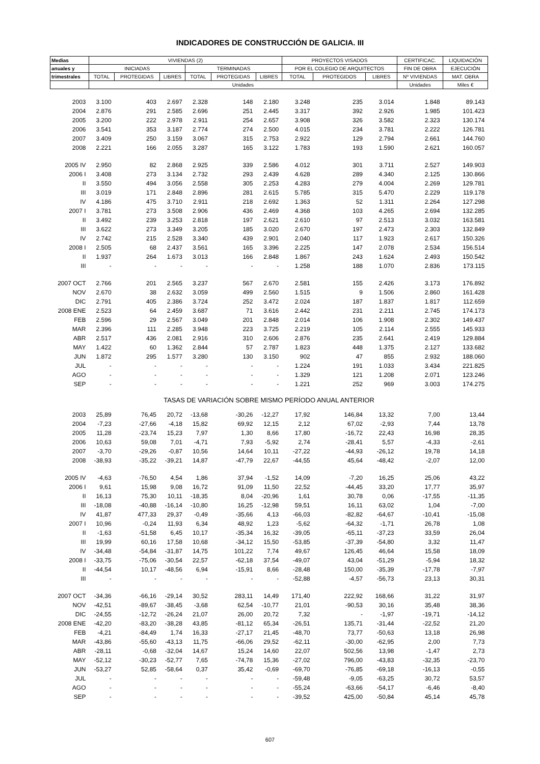INDICADORES DE CONSTRUCCIÓN DE GALICIA. III
| Medias | VIVIENDAS (2) | | | | | | PROYECTOS VISADOS | | | CERTIFICAC. | LIQUIDACIÓN |
| --- | --- | --- | --- | --- | --- | --- | --- | --- | --- | --- | --- |
| anuales y | INICIADAS | | | TERMINADAS | | | POR EL COLEGIO DE ARQUITECTOS | | | FIN DE OBRA | EJECUCIÓN |
| trimestrales | TOTAL | PROTEGIDAS | LIBRES | TOTAL | PROTEGIDAS | LIBRES | TOTAL | PROTEGIDOS | LIBRES | Nº VIVIENDAS | MAT. OBRA |
| | Unidades | | | | | | | | | Unidades | Miles € |
| 2003 | 3.100 | 403 | 2.697 | 2.328 | 148 | 2.180 | 3.248 | 235 | 3.014 | 1.848 | 89.143 |
| 2004 | 2.876 | 291 | 2.585 | 2.696 | 251 | 2.445 | 3.317 | 392 | 2.926 | 1.985 | 101.423 |
| 2005 | 3.200 | 222 | 2.978 | 2.911 | 254 | 2.657 | 3.908 | 326 | 3.582 | 2.323 | 130.174 |
| 2006 | 3.541 | 353 | 3.187 | 2.774 | 274 | 2.500 | 4.015 | 234 | 3.781 | 2.222 | 126.781 |
| 2007 | 3.409 | 250 | 3.159 | 3.067 | 315 | 2.753 | 2.922 | 129 | 2.794 | 2.661 | 144.760 |
| 2008 | 2.221 | 166 | 2.055 | 3.287 | 165 | 3.122 | 1.783 | 193 | 1.590 | 2.621 | 160.057 |
| 2005 IV | 2.950 | 82 | 2.868 | 2.925 | 339 | 2.586 | 4.012 | 301 | 3.711 | 2.527 | 149.903 |
| 2006 I | 3.408 | 273 | 3.134 | 2.732 | 293 | 2.439 | 4.628 | 289 | 4.340 | 2.125 | 130.866 |
| II | 3.550 | 494 | 3.056 | 2.558 | 305 | 2.253 | 4.283 | 279 | 4.004 | 2.269 | 129.781 |
| III | 3.019 | 171 | 2.848 | 2.896 | 281 | 2.615 | 5.785 | 315 | 5.470 | 2.229 | 119.178 |
| IV | 4.186 | 475 | 3.710 | 2.911 | 218 | 2.692 | 1.363 | 52 | 1.311 | 2.264 | 127.298 |
| 2007 I | 3.781 | 273 | 3.508 | 2.906 | 436 | 2.469 | 4.368 | 103 | 4.265 | 2.694 | 132.285 |
| II | 3.492 | 239 | 3.253 | 2.818 | 197 | 2.621 | 2.610 | 97 | 2.513 | 3.032 | 163.581 |
| III | 3.622 | 273 | 3.349 | 3.205 | 185 | 3.020 | 2.670 | 197 | 2.473 | 2.303 | 132.849 |
| IV | 2.742 | 215 | 2.528 | 3.340 | 439 | 2.901 | 2.040 | 117 | 1.923 | 2.617 | 150.326 |
| 2008 I | 2.505 | 68 | 2.437 | 3.561 | 165 | 3.396 | 2.225 | 147 | 2.078 | 2.534 | 156.514 |
| II | 1.937 | 264 | 1.673 | 3.013 | 166 | 2.848 | 1.867 | 243 | 1.624 | 2.493 | 150.542 |
| III | - | - | - | - | - | - | 1.258 | 188 | 1.070 | 2.836 | 173.115 |
| 2007 OCT | 2.766 | 201 | 2.565 | 3.237 | 567 | 2.670 | 2.581 | 155 | 2.426 | 3.173 | 176.892 |
| NOV | 2.670 | 38 | 2.632 | 3.059 | 499 | 2.560 | 1.515 | 9 | 1.506 | 2.860 | 161.428 |
| DIC | 2.791 | 405 | 2.386 | 3.724 | 252 | 3.472 | 2.024 | 187 | 1.837 | 1.817 | 112.659 |
| 2008 ENE | 2.523 | 64 | 2.459 | 3.687 | 71 | 3.616 | 2.442 | 231 | 2.211 | 2.745 | 174.173 |
| FEB | 2.596 | 29 | 2.567 | 3.049 | 201 | 2.848 | 2.014 | 106 | 1.908 | 2.302 | 149.437 |
| MAR | 2.396 | 111 | 2.285 | 3.948 | 223 | 3.725 | 2.219 | 105 | 2.114 | 2.555 | 145.933 |
| ABR | 2.517 | 436 | 2.081 | 2.916 | 310 | 2.606 | 2.876 | 235 | 2.641 | 2.419 | 129.884 |
| MAY | 1.422 | 60 | 1.362 | 2.844 | 57 | 2.787 | 1.823 | 448 | 1.375 | 2.127 | 133.682 |
| JUN | 1.872 | 295 | 1.577 | 3.280 | 130 | 3.150 | 902 | 47 | 855 | 2.932 | 188.060 |
| JUL | - | - | - | - | - | - | 1.224 | 191 | 1.033 | 3.434 | 221.825 |
| AGO | - | - | - | - | - | - | 1.329 | 121 | 1.208 | 2.071 | 123.246 |
| SEP | - | - | - | - | - | - | 1.221 | 252 | 969 | 3.003 | 174.275 |
| TASAS DE VARIACIÓN SOBRE MISMO PERÍODO ANUAL ANTERIOR | | | | | | | | | | | |
| 2003 | 25,89 | 76,45 | 20,72 | -13,68 | -30,26 | -12,27 | 17,92 | 146,84 | 13,32 | 7,00 | 13,44 |
| 2004 | -7,23 | -27,66 | -4,18 | 15,82 | 69,92 | 12,15 | 2,12 | 67,02 | -2,93 | 7,44 | 13,78 |
| 2005 | 11,28 | -23,74 | 15,23 | 7,97 | 1,30 | 8,66 | 17,80 | -16,72 | 22,43 | 16,98 | 28,35 |
| 2006 | 10,63 | 59,08 | 7,01 | -4,71 | 7,93 | -5,92 | 2,74 | -28,41 | 5,57 | -4,33 | -2,61 |
| 2007 | -3,70 | -29,26 | -0,87 | 10,56 | 14,64 | 10,11 | -27,22 | -44,93 | -26,12 | 19,78 | 14,18 |
| 2008 | -38,93 | -35,22 | -39,21 | 14,87 | -47,79 | 22,67 | -44,55 | 45,64 | -48,42 | -2,07 | 12,00 |
| 2005 IV | -4,63 | -76,50 | 4,54 | 1,86 | 37,94 | -1,52 | 14,09 | -7,20 | 16,25 | 25,06 | 43,22 |
| 2006 I | 9,61 | 15,98 | 9,08 | 16,72 | 91,09 | 11,50 | 22,52 | -44,45 | 33,20 | 17,77 | 35,97 |
| II | 16,13 | 75,30 | 10,11 | -18,35 | 8,04 | -20,96 | 1,61 | 30,78 | 0,06 | -17,55 | -11,35 |
| III | -18,08 | -40,88 | -16,14 | -10,80 | 16,25 | -12,98 | 59,51 | 16,11 | 63,02 | 1,04 | -7,00 |
| IV | 41,87 | 477,33 | 29,37 | -0,49 | -35,66 | 4,13 | -66,03 | -82,82 | -64,67 | -10,41 | -15,08 |
| 2007 I | 10,96 | -0,24 | 11,93 | 6,34 | 48,92 | 1,23 | -5,62 | -64,32 | -1,71 | 26,78 | 1,08 |
| II | -1,63 | -51,58 | 6,45 | 10,17 | -35,34 | 16,32 | -39,05 | -65,11 | -37,23 | 33,59 | 26,04 |
| III | 19,99 | 60,16 | 17,58 | 10,68 | -34,12 | 15,50 | -53,85 | -37,39 | -54,80 | 3,32 | 11,47 |
| IV | -34,48 | -54,84 | -31,87 | 14,75 | 101,22 | 7,74 | 49,67 | 126,45 | 46,64 | 15,58 | 18,09 |
| 2008 I | -33,75 | -75,06 | -30,54 | 22,57 | -62,18 | 37,54 | -49,07 | 43,04 | -51,29 | -5,94 | 18,32 |
| II | -44,54 | 10,17 | -48,56 | 6,94 | -15,91 | 8,66 | -28,48 | 150,00 | -35,39 | -17,78 | -7,97 |
| III | - | - | - | - | - | - | -52,88 | -4,57 | -56,73 | 23,13 | 30,31 |
| 2007 OCT | -34,36 | -66,16 | -29,14 | 30,52 | 283,11 | 14,49 | 171,40 | 222,92 | 168,66 | 31,22 | 31,97 |
| NOV | -42,51 | -89,67 | -38,45 | -3,68 | 62,54 | -10,77 | 21,01 | -90,53 | 30,16 | 35,48 | 38,36 |
| DIC | -24,55 | -12,72 | -26,24 | 21,07 | 26,00 | 20,72 | 7,32 | - | -1,97 | -19,71 | -14,12 |
| 2008 ENE | -42,20 | -83,20 | -38,28 | 43,85 | -81,12 | 65,34 | -26,51 | 135,71 | -31,44 | -22,52 | 21,20 |
| FEB | -4,21 | -84,49 | 1,74 | 16,33 | -27,17 | 21,45 | -48,70 | 73,77 | -50,63 | 13,18 | 26,98 |
| MAR | -43,86 | -55,60 | -43,13 | 11,75 | -66,06 | 29,52 | -62,11 | -30,00 | -62,95 | 2,00 | 7,73 |
| ABR | -28,11 | -0,68 | -32,04 | 14,67 | 15,24 | 14,60 | 22,07 | 502,56 | 13,98 | -1,47 | 2,73 |
| MAY | -52,12 | -30,23 | -52,77 | 7,65 | -74,78 | 15,36 | -27,02 | 796,00 | -43,83 | -32,35 | -23,70 |
| JUN | -53,27 | 52,85 | -58,64 | 0,37 | 35,42 | -0,69 | -69,70 | -76,85 | -69,18 | -16,13 | -0,55 |
| JUL | - | - | - | - | - | - | -59,48 | -9,05 | -63,25 | 30,72 | 53,57 |
| AGO | - | - | - | - | - | - | -55,24 | -63,66 | -54,17 | -6,46 | -8,40 |
| SEP | - | - | - | - | - | - | -39,52 | 425,00 | -50,84 | 45,14 | 45,78 |
607